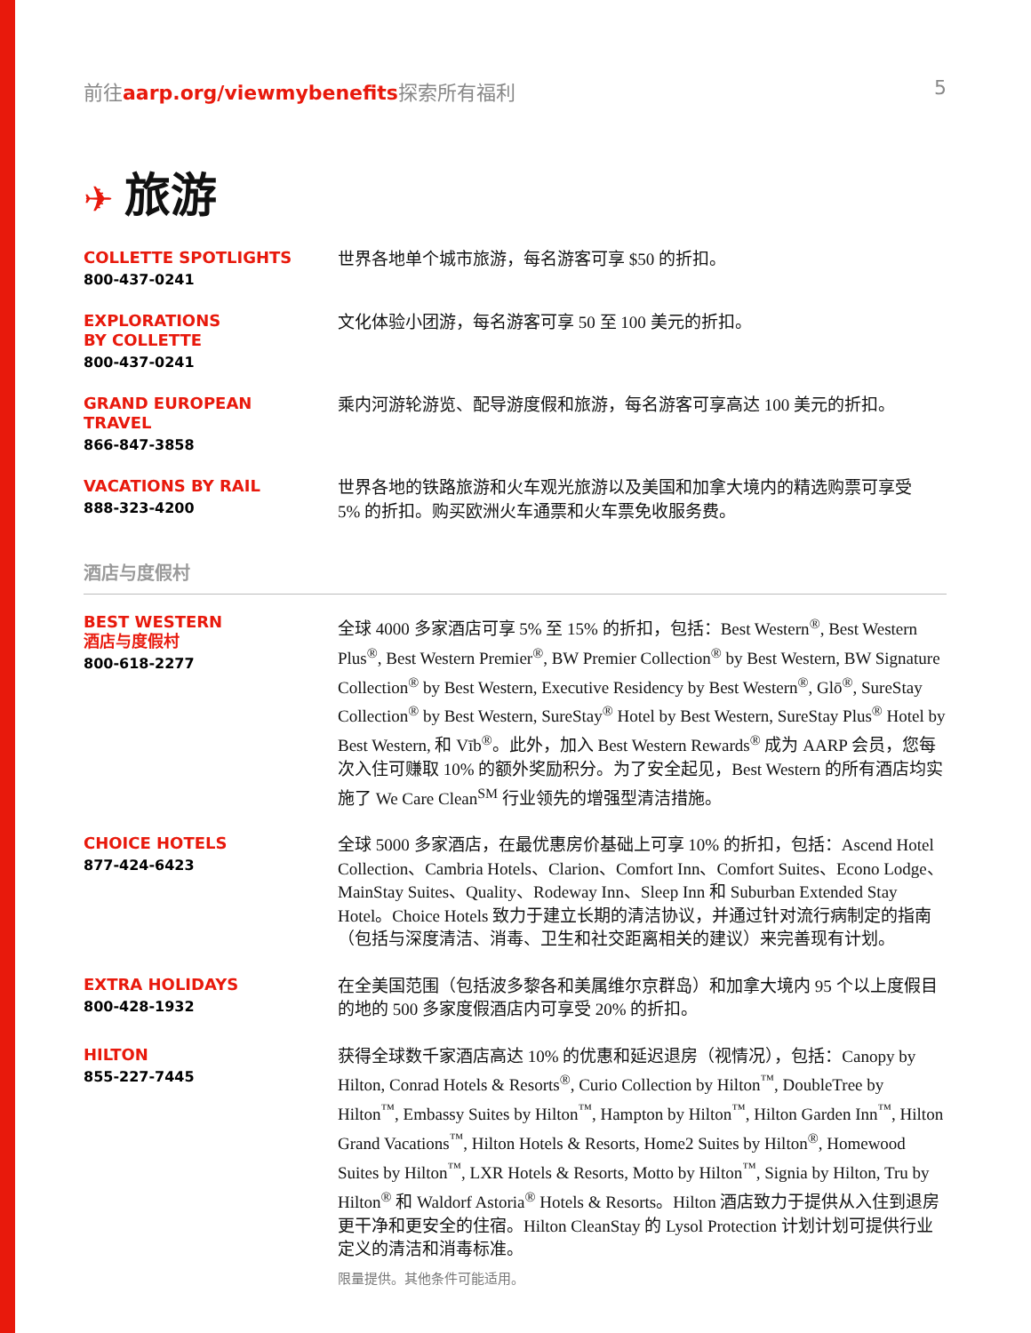前往aarp.org/viewmybenefits探索所有福利
5
✈ 旅游
COLLETTE SPOTLIGHTS
800-437-0241
世界各地单个城市旅游，每名游客可享 $50 的折扣。
EXPLORATIONS
BY COLLETTE
800-437-0241
文化体验小团游，每名游客可享 50 至 100 美元的折扣。
GRAND EUROPEAN
TRAVEL
866-847-3858
乘内河游轮游览、配导游度假和旅游，每名游客可享高达 100 美元的折扣。
VACATIONS BY RAIL
888-323-4200
世界各地的铁路旅游和火车观光旅游以及美国和加拿大境内的精选购票可享受
5% 的折扣。购买欧洲火车通票和火车票免收服务费。
酒店与度假村
BEST WESTERN
酒店与度假村
800-618-2277
全球 4000 多家酒店可享 5% 至 15% 的折扣，包括：Best Western<sup>®</sup>, Best Western Plus<sup>®</sup>, Best Western Premier<sup>®</sup>, BW Premier Collection<sup>®</sup> by Best Western, BW Signature Collection<sup>®</sup> by Best Western, Executive Residency by Best Western<sup>®</sup>, Glō<sup>®</sup>, SureStay Collection<sup>®</sup> by Best Western, SureStay<sup>®</sup> Hotel by Best Western, SureStay Plus<sup>®</sup> Hotel by Best Western, 和 Vīb<sup>®</sup>。此外，加入 Best Western Rewards<sup>®</sup> 成为 AARP 会员，您每次入住可赚取 10% 的额外奖励积分。为了安全起见，Best Western 的所有酒店均实施了 We Care Clean<sup>SM</sup> 行业领先的增强型清洁措施。
CHOICE HOTELS
877-424-6423
全球 5000 多家酒店，在最优惠房价基础上可享 10% 的折扣，包括：Ascend Hotel Collection、Cambria Hotels、Clarion、Comfort Inn、Comfort Suites、Econo Lodge、MainStay Suites、Quality、Rodeway Inn、Sleep Inn 和 Suburban Extended Stay Hotel。Choice Hotels 致力于建立长期的清洁协议，并通过针对流行病制定的指南（包括与深度清洁、消毒、卫生和社交距离相关的建议）来完善现有计划。
EXTRA HOLIDAYS
800-428-1932
在全美国范围（包括波多黎各和美属维尔京群岛）和加拿大境内 95 个以上度假目的地的 500 多家度假酒店内可享受 20% 的折扣。
HILTON
855-227-7445
获得全球数千家酒店高达 10% 的优惠和延迟退房（视情况），包括：Canopy by Hilton, Conrad Hotels & Resorts<sup>®</sup>, Curio Collection by Hilton<sup>™</sup>, DoubleTree by Hilton<sup>™</sup>, Embassy Suites by Hilton<sup>™</sup>, Hampton by Hilton<sup>™</sup>, Hilton Garden Inn<sup>™</sup>, Hilton Grand Vacations<sup>™</sup>, Hilton Hotels & Resorts, Home2 Suites by Hilton<sup>®</sup>, Homewood Suites by Hilton<sup>™</sup>, LXR Hotels & Resorts, Motto by Hilton<sup>™</sup>, Signia by Hilton, Tru by Hilton<sup>®</sup> 和 Waldorf Astoria<sup>®</sup> Hotels & Resorts。Hilton 酒店致力于提供从入住到退房更干净和更安全的住宿。Hilton CleanStay 的 Lysol Protection 计划计划可提供行业定义的清洁和消毒标准。
限量提供。其他条件可能适用。